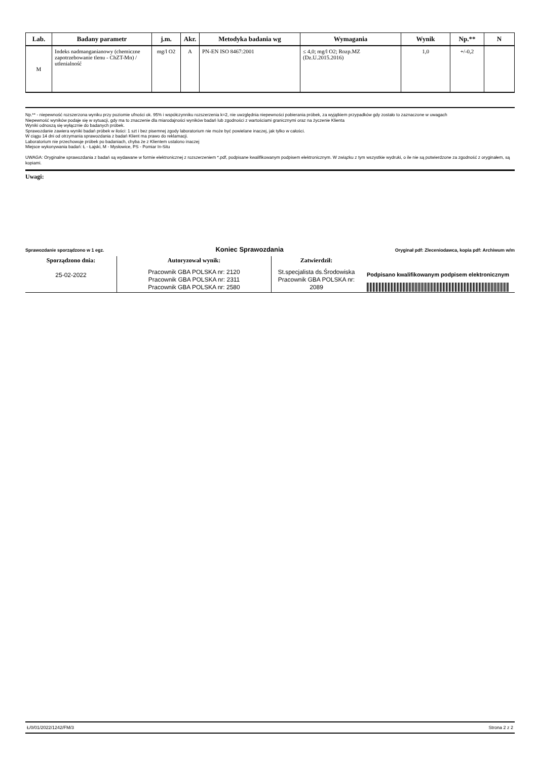| Lab. | Badany parametr | j.m. | Akr. | Metodyka badania wg | Wymagania | Wynik | Np.** | N |
| --- | --- | --- | --- | --- | --- | --- | --- | --- |
| M | Indeks nadmanganianowy (chemiczne zapotrzebowanie tlenu - ChZT-Mn) / utlenialność | mg/l O2 | A | PN-EN ISO 8467:2001 | ≤ 4,0; mg/l O2; Rozp.MZ (Dz.U.2015.2016) | 1,0 | +/-0,2 | |
Np.** - niepewność rozszerzona wyniku przy poziomie ufności ok. 95% i współczynniku rozszerzenia k=2, nie uwzględnia niepewności pobierania próbek, za wyjątkiem przypadków gdy zostało to zaznaczone w uwagach
Niepewność wyników podaje się w sytuacji, gdy ma to znaczenie dla miarodajności wyników badań lub zgodności z wartościami granicznymi oraz na życzenie Klienta
Wyniki odnoszą się wyłącznie do badanych próbek.
Sprawozdanie zawiera wyniki badań próbek w ilości: 1 szt i bez pisemnej zgody laboratorium nie może być powielane inaczej, jak tylko w całości.
W ciągu 14 dni od otrzymania sprawozdania z badań Klient ma prawo do reklamacji.
Laboratorium nie przechowuje próbek po badaniach, chyba że z Klientem ustalono inaczej
Miejsce wykonywania badań: Ł - Łajski, M - Mysłowice, PS - Pomiar In-Situ
UWAGA: Oryginalne sprawozdania z badań są wydawane w formie elektronicznej z rozszerzeniem *.pdf, podpisane kwalifikowanym podpisem elektronicznym. W związku z tym wszystkie wydruki, o ile nie są potwierdzone za zgodność z oryginałem, są kopiami.
Uwagi:
Sprawozdanie sporządzono w 1 egz. Koniec Sprawozdania Oryginał pdf: Zleceniodawca, kopia pdf: Archiwum w/m
| Sporządzono dnia: 25-02-2022 | Autoryzował wynik: Pracownik GBA POLSKA nr: 2120 Pracownik GBA POLSKA nr: 2311 Pracownik GBA POLSKA nr: 2580 | Zatwierdził: St.specjalista ds.Środowiska Pracownik GBA POLSKA nr: 2089 | Podpisano kwalifikowanym podpisem elektronicznym |
Ł/0/01/2022/1242/FM/3 Strona 2 z 2